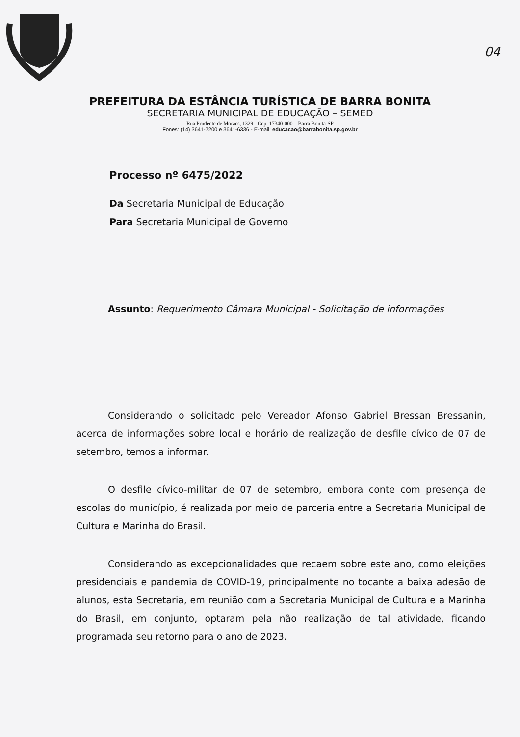04
PREFEITURA DA ESTÂNCIA TURÍSTICA DE BARRA BONITA
SECRETARIA MUNICIPAL DE EDUCAÇÃO – SEMED
Rua Prudente de Moraes, 1329 - Cep: 17340-000 – Barra Bonita-SP
Fones: (14) 3641-7200 e 3641-6336 - E-mail: educacao@barrabonita.sp.gov.br
Processo nº 6475/2022
Da Secretaria Municipal de Educação
Para Secretaria Municipal de Governo
Assunto: Requerimento Câmara Municipal - Solicitação de informações
Considerando o solicitado pelo Vereador Afonso Gabriel Bressan Bressanin, acerca de informações sobre local e horário de realização de desfile cívico de 07 de setembro, temos a informar.
O desfile cívico-militar de 07 de setembro, embora conte com presença de escolas do município, é realizada por meio de parceria entre a Secretaria Municipal de Cultura e Marinha do Brasil.
Considerando as excepcionalidades que recaem sobre este ano, como eleições presidenciais e pandemia de COVID-19, principalmente no tocante a baixa adesão de alunos, esta Secretaria, em reunião com a Secretaria Municipal de Cultura e a Marinha do Brasil, em conjunto, optaram pela não realização de tal atividade, ficando programada seu retorno para o ano de 2023.